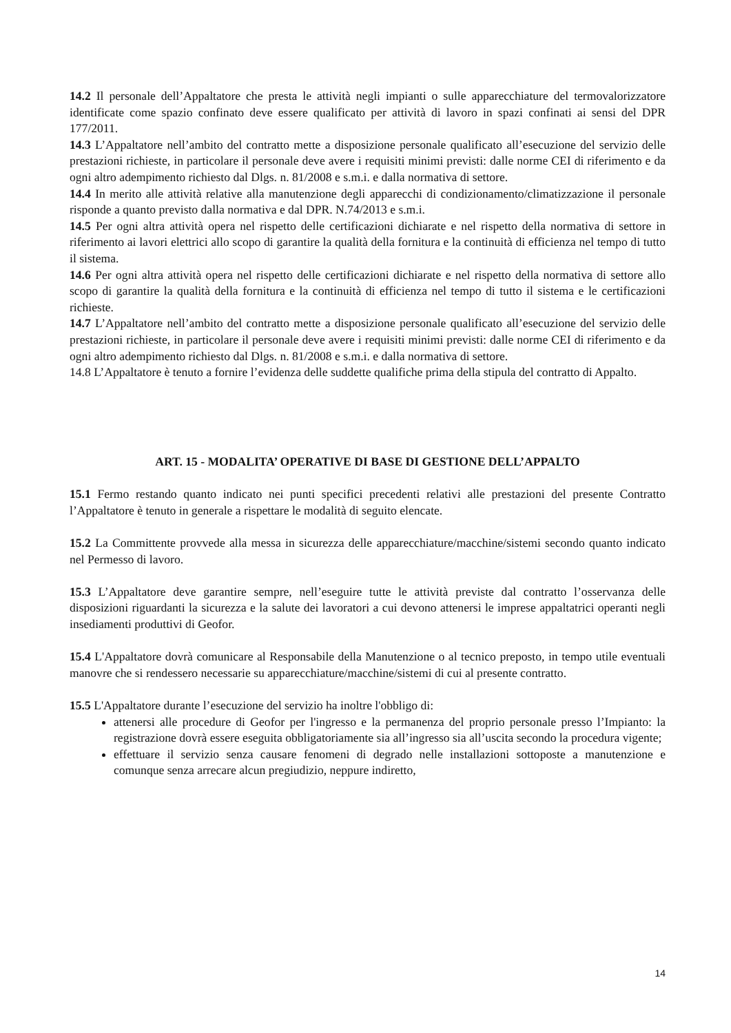14.2 Il personale dell’Appaltatore che presta le attività negli impianti o sulle apparecchiature del termovalorizzatore identificate come spazio confinato deve essere qualificato per attività di lavoro in spazi confinati ai sensi del DPR 177/2011.
14.3 L’Appaltatore nell’ambito del contratto mette a disposizione personale qualificato all’esecuzione del servizio delle prestazioni richieste, in particolare il personale deve avere i requisiti minimi previsti: dalle norme CEI di riferimento e da ogni altro adempimento richiesto dal Dlgs. n. 81/2008 e s.m.i. e dalla normativa di settore.
14.4 In merito alle attività relative alla manutenzione degli apparecchi di condizionamento/climatizzazione il personale risponde a quanto previsto dalla normativa e dal DPR. N.74/2013 e s.m.i.
14.5 Per ogni altra attività opera nel rispetto delle certificazioni dichiarate e nel rispetto della normativa di settore in riferimento ai lavori elettrici allo scopo di garantire la qualità della fornitura e la continuità di efficienza nel tempo di tutto il sistema.
14.6 Per ogni altra attività opera nel rispetto delle certificazioni dichiarate e nel rispetto della normativa di settore allo scopo di garantire la qualità della fornitura e la continuità di efficienza nel tempo di tutto il sistema e le certificazioni richieste.
14.7 L’Appaltatore nell’ambito del contratto mette a disposizione personale qualificato all’esecuzione del servizio delle prestazioni richieste, in particolare il personale deve avere i requisiti minimi previsti: dalle norme CEI di riferimento e da ogni altro adempimento richiesto dal Dlgs. n. 81/2008 e s.m.i. e dalla normativa di settore.
14.8 L’Appaltatore è tenuto a fornire l’evidenza delle suddette qualifiche prima della stipula del contratto di Appalto.
ART. 15 - MODALITA’ OPERATIVE DI BASE DI GESTIONE DELL’APPALTO
15.1 Fermo restando quanto indicato nei punti specifici precedenti relativi alle prestazioni del presente Contratto l’Appaltatore è tenuto in generale a rispettare le modalità di seguito elencate.
15.2 La Committente provvede alla messa in sicurezza delle apparecchiature/macchine/sistemi secondo quanto indicato nel Permesso di lavoro.
15.3 L’Appaltatore deve garantire sempre, nell’eseguire tutte le attività previste dal contratto l’osservanza delle disposizioni riguardanti la sicurezza e la salute dei lavoratori a cui devono attenersi le imprese appaltatrici operanti negli insediamenti produttivi di Geofor.
15.4 L'Appaltatore dovrà comunicare al Responsabile della Manutenzione o al tecnico preposto, in tempo utile eventuali manovre che si rendessero necessarie su apparecchiature/macchine/sistemi di cui al presente contratto.
15.5 L'Appaltatore durante l’esecuzione del servizio ha inoltre l'obbligo di:
attenersi alle procedure di Geofor per l'ingresso e la permanenza del proprio personale presso l’Impianto: la registrazione dovrà essere eseguita obbligatoriamente sia all’ingresso sia all’uscita secondo la procedura vigente;
effettuare il servizio senza causare fenomeni di degrado nelle installazioni sottoposte a manutenzione e comunque senza arrecare alcun pregiudizio, neppure indiretto,
14